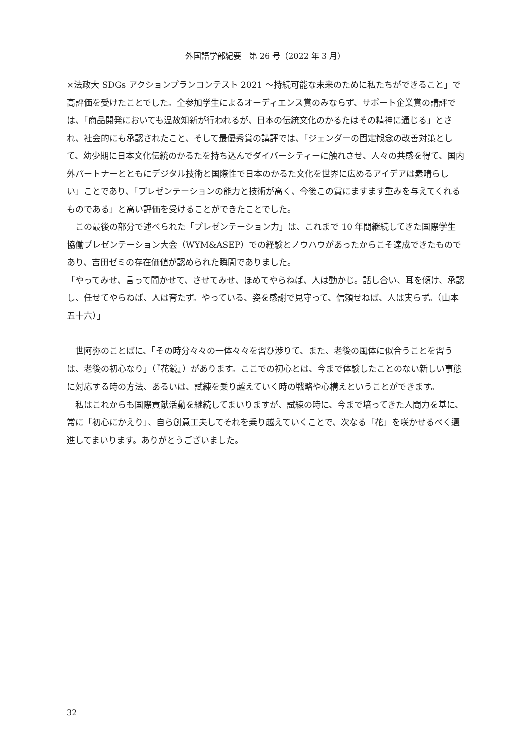外国語学部紀要　第 26 号（2022 年 3 月）
×法政大 SDGs アクションプランコンテスト 2021 ～持続可能な未来のために私たちができること」で高評価を受けたことでした。全参加学生によるオーディエンス賞のみならず、サポート企業賞の講評では、「商品開発においても温故知新が行われるが、日本の伝統文化のかるたはその精神に通じる」とされ、社会的にも承認されたこと、そして最優秀賞の講評では、「ジェンダーの固定観念の改善対策として、幼少期に日本文化伝統のかるたを持ち込んでダイバーシティーに触れさせ、人々の共感を得て、国内外パートナーとともにデジタル技術と国際性で日本のかるた文化を世界に広めるアイデアは素晴らしい」ことであり、「プレゼンテーションの能力と技術が高く、今後この賞にますます重みを与えてくれるものである」と高い評価を受けることができたことでした。
この最後の部分で述べられた「プレゼンテーション力」は、これまで 10 年間継続してきた国際学生協働プレゼンテーション大会（WYM&ASEP）での経験とノウハウがあったからこそ達成できたものであり、吉田ゼミの存在価値が認められた瞬間でありました。
「やってみせ、言って聞かせて、させてみせ、ほめてやらねば、人は動かじ。話し合い、耳を傾け、承認し、任せてやらねば、人は育たず。やっている、姿を感謝で見守って、信頼せねば、人は実らず。（山本五十六）」
世阿弥のことばに、「その時分々々の一体々々を習ひ渉りて、また、老後の風体に似合うことを習うは、老後の初心なり」（『花鏡』）があります。ここでの初心とは、今まで体験したことのない新しい事態に対応する時の方法、あるいは、試練を乗り越えていく時の戦略や心構えということができます。
私はこれからも国際貢献活動を継続してまいりますが、試練の時に、今まで培ってきた人間力を基に、常に「初心にかえり」、自ら創意工夫してそれを乗り越えていくことで、次なる「花」を咲かせるべく邁進してまいります。ありがとうございました。
32